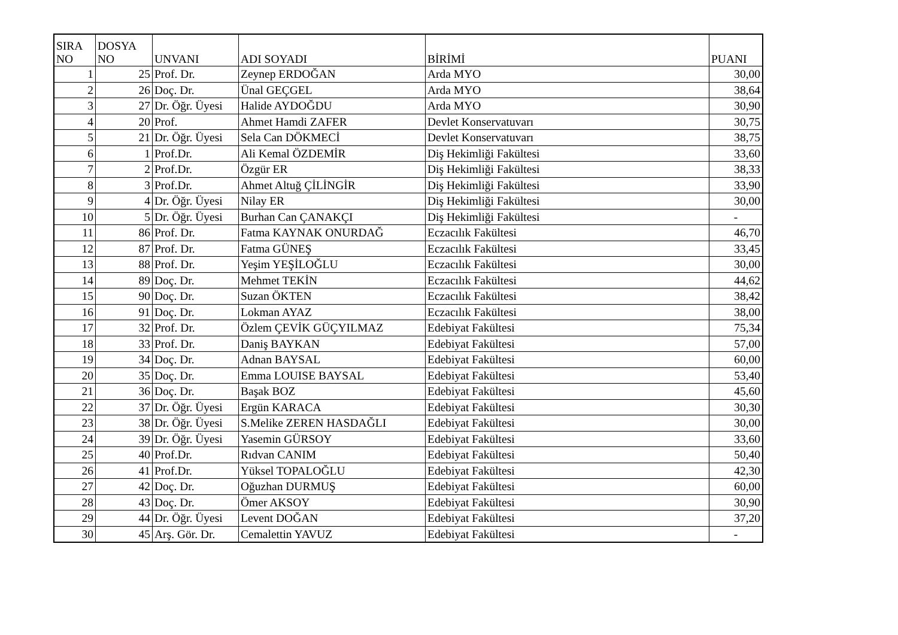| SIRA NO | DOSYA NO | UNVANI | ADI SOYADI | BİRİMİ | PUANI |
| --- | --- | --- | --- | --- | --- |
| 1 | 25 | Prof. Dr. | Zeynep ERDOĞAN | Arda MYO | 30,00 |
| 2 | 26 | Doç. Dr. | Ünal GEÇGEL | Arda MYO | 38,64 |
| 3 | 27 | Dr. Öğr. Üyesi | Halide AYDOĞDU | Arda MYO | 30,90 |
| 4 | 20 | Prof. | Ahmet Hamdi ZAFER | Devlet Konservatuvarı | 30,75 |
| 5 | 21 | Dr. Öğr. Üyesi | Sela Can DÖKMECİ | Devlet Konservatuvarı | 38,75 |
| 6 | 1 | Prof.Dr. | Ali Kemal ÖZDEMİR | Diş Hekimliği Fakültesi | 33,60 |
| 7 | 2 | Prof.Dr. | Özgür ER | Diş Hekimliği Fakültesi | 38,33 |
| 8 | 3 | Prof.Dr. | Ahmet Altuğ ÇİLİNGİR | Diş Hekimliği Fakültesi | 33,90 |
| 9 | 4 | Dr. Öğr. Üyesi | Nilay ER | Diş Hekimliği Fakültesi | 30,00 |
| 10 | 5 | Dr. Öğr. Üyesi | Burhan Can ÇANAKÇI | Diş Hekimliği Fakültesi | - |
| 11 | 86 | Prof. Dr. | Fatma KAYNAK ONURDAĞ | Eczacılık Fakültesi | 46,70 |
| 12 | 87 | Prof. Dr. | Fatma GÜNEŞ | Eczacılık Fakültesi | 33,45 |
| 13 | 88 | Prof. Dr. | Yeşim YEŞİLOĞLU | Eczacılık Fakültesi | 30,00 |
| 14 | 89 | Doç. Dr. | Mehmet TEKİN | Eczacılık Fakültesi | 44,62 |
| 15 | 90 | Doç. Dr. | Suzan ÖKTEN | Eczacılık Fakültesi | 38,42 |
| 16 | 91 | Doç. Dr. | Lokman AYAZ | Eczacılık Fakültesi | 38,00 |
| 17 | 32 | Prof. Dr. | Özlem ÇEVİK GÜÇYILMAZ | Edebiyat Fakültesi | 75,34 |
| 18 | 33 | Prof. Dr. | Daniş BAYKAN | Edebiyat Fakültesi | 57,00 |
| 19 | 34 | Doç. Dr. | Adnan BAYSAL | Edebiyat Fakültesi | 60,00 |
| 20 | 35 | Doç. Dr. | Emma LOUISE BAYSAL | Edebiyat Fakültesi | 53,40 |
| 21 | 36 | Doç. Dr. | Başak BOZ | Edebiyat Fakültesi | 45,60 |
| 22 | 37 | Dr. Öğr. Üyesi | Ergün KARACA | Edebiyat Fakültesi | 30,30 |
| 23 | 38 | Dr. Öğr. Üyesi | S.Melike ZEREN HASDAĞLI | Edebiyat Fakültesi | 30,00 |
| 24 | 39 | Dr. Öğr. Üyesi | Yasemin GÜRSOY | Edebiyat Fakültesi | 33,60 |
| 25 | 40 | Prof.Dr. | Rıdvan CANIM | Edebiyat Fakültesi | 50,40 |
| 26 | 41 | Prof.Dr. | Yüksel TOPALOĞLU | Edebiyat Fakültesi | 42,30 |
| 27 | 42 | Doç. Dr. | Oğuzhan DURMUŞ | Edebiyat Fakültesi | 60,00 |
| 28 | 43 | Doç. Dr. | Ömer AKSOY | Edebiyat Fakültesi | 30,90 |
| 29 | 44 | Dr. Öğr. Üyesi | Levent DOĞAN | Edebiyat Fakültesi | 37,20 |
| 30 | 45 | Arş. Gör. Dr. | Cemalettin YAVUZ | Edebiyat Fakültesi | - |